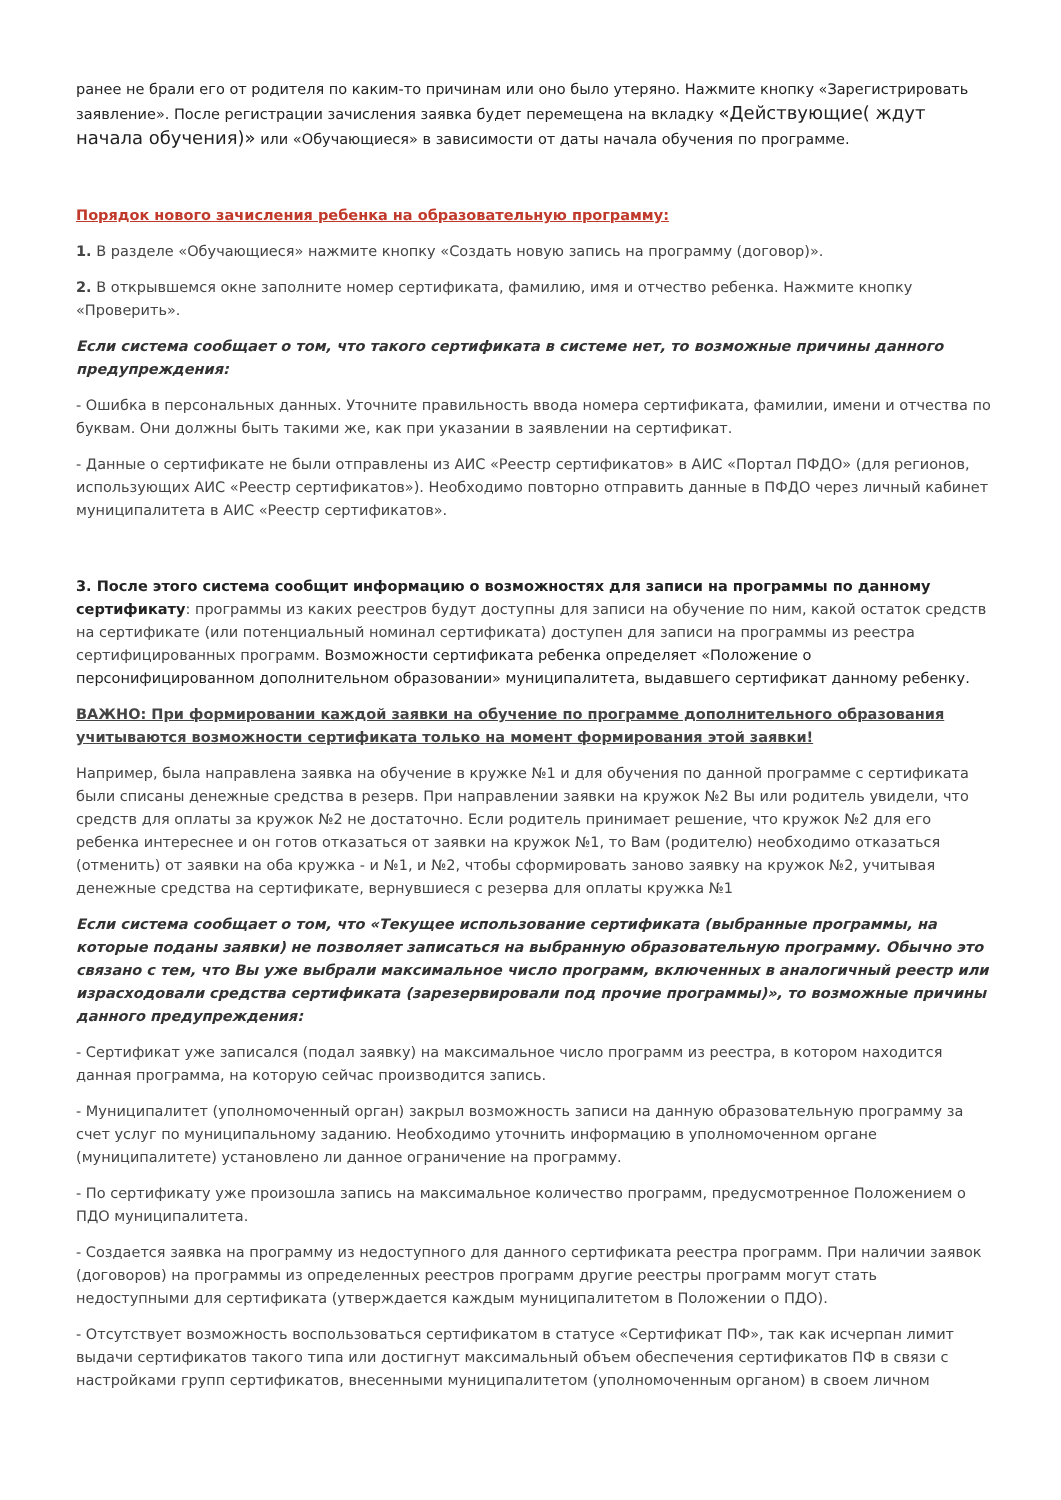ранее не брали его от родителя по каким-то причинам или оно было утеряно. Нажмите кнопку «Зарегистрировать заявление». После регистрации зачисления заявка будет перемещена на вкладку «Действующие( ждут начала обучения)» или «Обучающиеся» в зависимости от даты начала обучения по программе.
Порядок нового зачисления ребенка на образовательную программу:
1. В разделе «Обучающиеся» нажмите кнопку «Создать новую запись на программу (договор)».
2. В открывшемся окне заполните номер сертификата, фамилию, имя и отчество ребенка. Нажмите кнопку «Проверить».
Если система сообщает о том, что такого сертификата в системе нет, то возможные причины данного предупреждения:
- Ошибка в персональных данных. Уточните правильность ввода номера сертификата, фамилии, имени и отчества по буквам. Они должны быть такими же, как при указании в заявлении на сертификат.
- Данные о сертификате не были отправлены из АИС «Реестр сертификатов» в АИС «Портал ПФДО» (для регионов, использующих АИС «Реестр сертификатов»). Необходимо повторно отправить данные в ПФДО через личный кабинет муниципалитета в АИС «Реестр сертификатов».
3. После этого система сообщит информацию о возможностях для записи на программы по данному сертификату: программы из каких реестров будут доступны для записи на обучение по ним, какой остаток средств на сертификате (или потенциальный номинал сертификата) доступен для записи на программы из реестра сертифицированных программ. Возможности сертификата ребенка определяет «Положение о персонифицированном дополнительном образовании» муниципалитета, выдавшего сертификат данному ребенку.
ВАЖНО: При формировании каждой заявки на обучение по программе дополнительного образования учитываются возможности сертификата только на момент формирования этой заявки!
Например, была направлена заявка на обучение в кружке №1 и для обучения по данной программе с сертификата были списаны денежные средства в резерв. При направлении заявки на кружок №2 Вы или родитель увидели, что средств для оплаты за кружок №2 не достаточно. Если родитель принимает решение, что кружок №2 для его ребенка интереснее и он готов отказаться от заявки на кружок №1, то Вам (родителю) необходимо отказаться (отменить) от заявки на оба кружка - и №1, и №2, чтобы сформировать заново заявку на кружок №2, учитывая денежные средства на сертификате, вернувшиеся с резерва для оплаты кружка №1
Если система сообщает о том, что «Текущее использование сертификата (выбранные программы, на которые поданы заявки) не позволяет записаться на выбранную образовательную программу. Обычно это связано с тем, что Вы уже выбрали максимальное число программ, включенных в аналогичный реестр или израсходовали средства сертификата (зарезервировали под прочие программы)», то возможные причины данного предупреждения:
- Сертификат уже записался (подал заявку) на максимальное число программ из реестра, в котором находится данная программа, на которую сейчас производится запись.
- Муниципалитет (уполномоченный орган) закрыл возможность записи на данную образовательную программу за счет услуг по муниципальному заданию. Необходимо уточнить информацию в уполномоченном органе (муниципалитете) установлено ли данное ограничение на программу.
- По сертификату уже произошла запись на максимальное количество программ, предусмотренное Положением о ПДО муниципалитета.
- Создается заявка на программу из недоступного для данного сертификата реестра программ. При наличии заявок (договоров) на программы из определенных реестров программ другие реестры программ могут стать недоступными для сертификата (утверждается каждым муниципалитетом в Положении о ПДО).
- Отсутствует возможность воспользоваться сертификатом в статусе «Сертификат ПФ», так как исчерпан лимит выдачи сертификатов такого типа или достигнут максимальный объем обеспечения сертификатов ПФ в связи с настройками групп сертификатов, внесенными муниципалитетом (уполномоченным органом) в своем личном